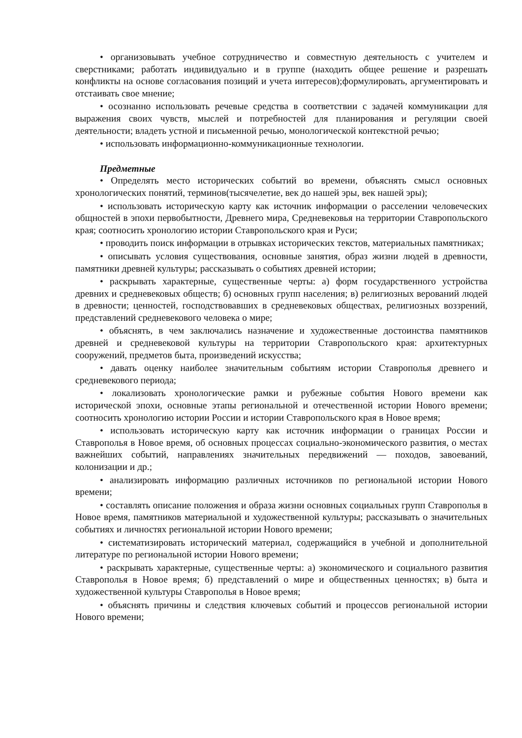• организовывать учебное сотрудничество и совместную деятельность с учителем и сверстниками; работать индивидуально и в группе (находить общее решение и разрешать конфликты на основе согласования позиций и учета интересов);формулировать, аргументировать и отстаивать свое мнение;
• осознанно использовать речевые средства в соответствии с задачей коммуникации для выражения своих чувств, мыслей и потребностей для планирования и регуляции своей деятельности; владеть устной и письменной речью, монологической контекстной речью;
• использовать информационно-коммуникационные технологии.
Предметные
• Определять место исторических событий во времени, объяснять смысл основных хронологических понятий, терминов(тысячелетие, век до нашей эры, век нашей эры);
• использовать историческую карту как источник информации о расселении человеческих общностей в эпохи первобытности, Древнего мира, Средневековья на территории Ставропольского края; соотносить хронологию истории Ставропольского края и Руси;
• проводить поиск информации в отрывках исторических текстов, материальных памятниках;
• описывать условия существования, основные занятия, образ жизни людей в древности, памятники древней культуры; рассказывать о событиях древней истории;
• раскрывать характерные, существенные черты: а) форм государственного устройства древних и средневековых обществ; б) основных групп населения; в) религиозных верований людей в древности; ценностей, господствовавших в средневековых обществах, религиозных воззрений, представлений средневекового человека о мире;
• объяснять, в чем заключались назначение и художественные достоинства памятников древней и средневековой культуры на территории Ставропольского края: архитектурных сооружений, предметов быта, произведений искусства;
• давать оценку наиболее значительным событиям истории Ставрополья древнего и средневекового периода;
• локализовать хронологические рамки и рубежные события Нового времени как исторической эпохи, основные этапы региональной и отечественной истории Нового времени; соотносить хронологию истории России и истории Ставропольского края в Новое время;
• использовать историческую карту как источник информации о границах России и Ставрополья в Новое время, об основных процессах социально-экономического развития, о местах важнейших событий, направлениях значительных передвижений — походов, завоеваний, колонизации и др.;
• анализировать информацию различных источников по региональной истории Нового времени;
• составлять описание положения и образа жизни основных социальных групп Ставрополья в Новое время, памятников материальной и художественной культуры; рассказывать о значительных событиях и личностях региональной истории Нового времени;
• систематизировать исторический материал, содержащийся в учебной и дополнительной литературе по региональной истории Нового времени;
• раскрывать характерные, существенные черты: а) экономического и социального развития Ставрополья в Новое время; б) представлений о мире и общественных ценностях; в) быта и художественной культуры Ставрополья в Новое время;
• объяснять причины и следствия ключевых событий и процессов региональной истории Нового времени;